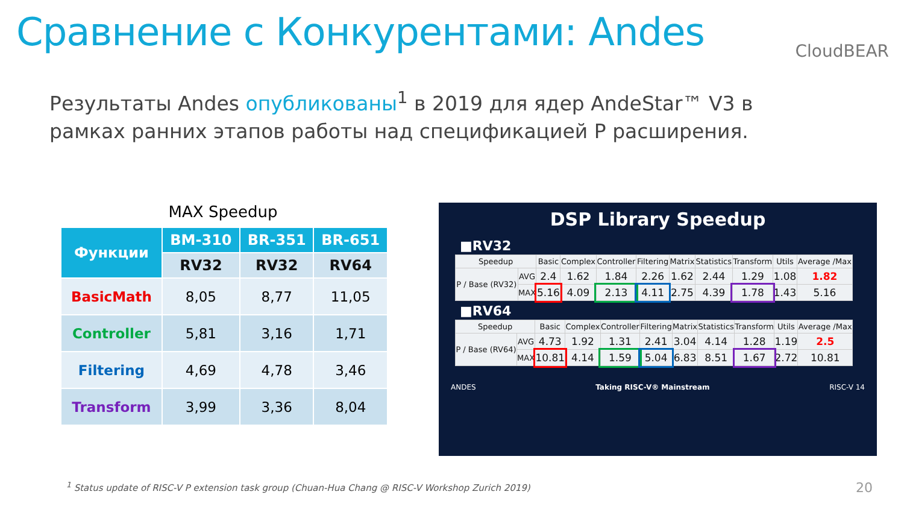Сравнение с Конкурентами: Andes
CloudBEAR
Результаты Andes опубликованы<sup>1</sup> в 2019 для ядер AndeStar™ V3 в рамках ранних этапов работы над спецификацией P расширения.
MAX Speedup
| Функции | BM-310 | BR-351 | BR-651 |
| --- | --- | --- | --- |
| | RV32 | RV32 | RV64 |
| BasicMath | 8,05 | 8,77 | 11,05 |
| Controller | 5,81 | 3,16 | 1,71 |
| Filtering | 4,69 | 4,78 | 3,46 |
| Transform | 3,99 | 3,36 | 8,04 |
DSP Library Speedup
■RV32
| Speedup | | Basic | Complex | Controller | Filtering | Matrix | Statistics | Transform | Utils | Average /Max |
| P / Base (RV32) | AVG | 2.4 | 1.62 | 1.84 | 2.26 | 1.62 | 2.44 | 1.29 | 1.08 | 1.82 |
| | MAX | 5.16 | 4.09 | 2.13 | 4.11 | 2.75 | 4.39 | 1.78 | 1.43 | 5.16 |
■RV64
| Speedup | | Basic | Complex | Controller | Filtering | Matrix | Statistics | Transform | Utils | Average /Max |
| P / Base (RV64) | AVG | 4.73 | 1.92 | 1.31 | 2.41 | 3.04 | 4.14 | 1.28 | 1.19 | 2.5 |
| | MAX | 10.81 | 4.14 | 1.59 | 5.04 | 6.83 | 8.51 | 1.67 | 2.72 | 10.81 |
ANDES Taking RISC-V® Mainstream RISC-V 14
<sup>1</sup> Status update of RISC-V P extension task group (Chuan-Hua Chang @ RISC-V Workshop Zurich 2019) 20